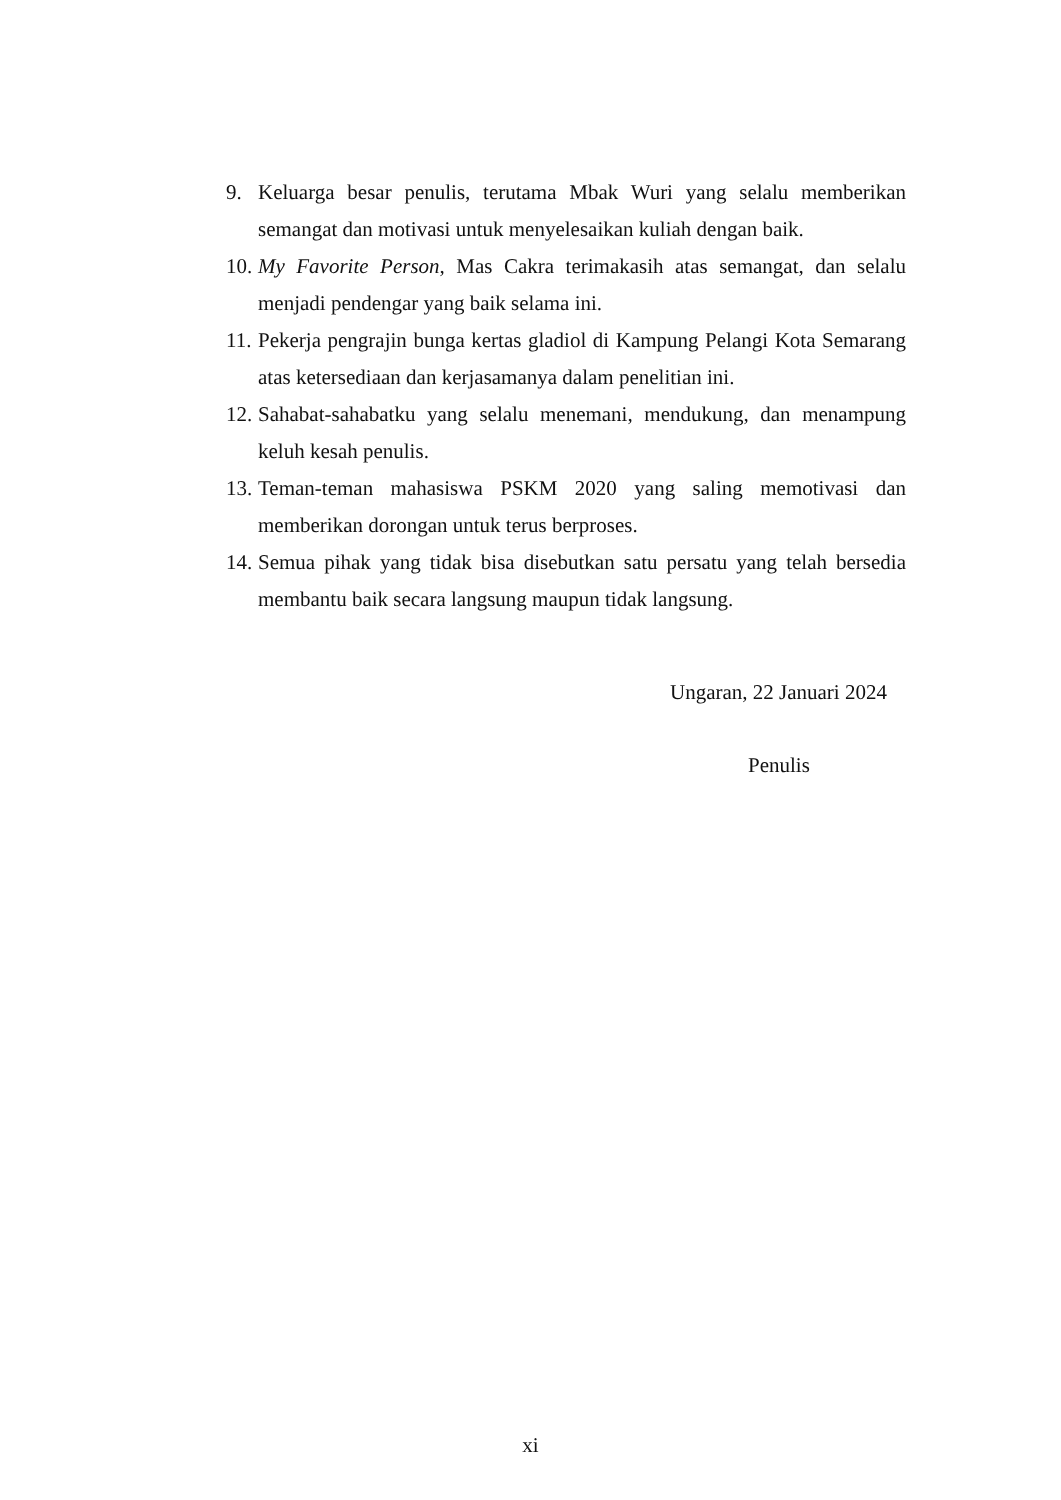9. Keluarga besar penulis, terutama Mbak Wuri yang selalu memberikan semangat dan motivasi untuk menyelesaikan kuliah dengan baik.
10. My Favorite Person, Mas Cakra terimakasih atas semangat, dan selalu menjadi pendengar yang baik selama ini.
11. Pekerja pengrajin bunga kertas gladiol di Kampung Pelangi Kota Semarang atas ketersediaan dan kerjasamanya dalam penelitian ini.
12. Sahabat-sahabatku yang selalu menemani, mendukung, dan menampung keluh kesah penulis.
13. Teman-teman mahasiswa PSKM 2020 yang saling memotivasi dan memberikan dorongan untuk terus berproses.
14. Semua pihak yang tidak bisa disebutkan satu persatu yang telah bersedia membantu baik secara langsung maupun tidak langsung.
Ungaran, 22 Januari 2024
Penulis
xi